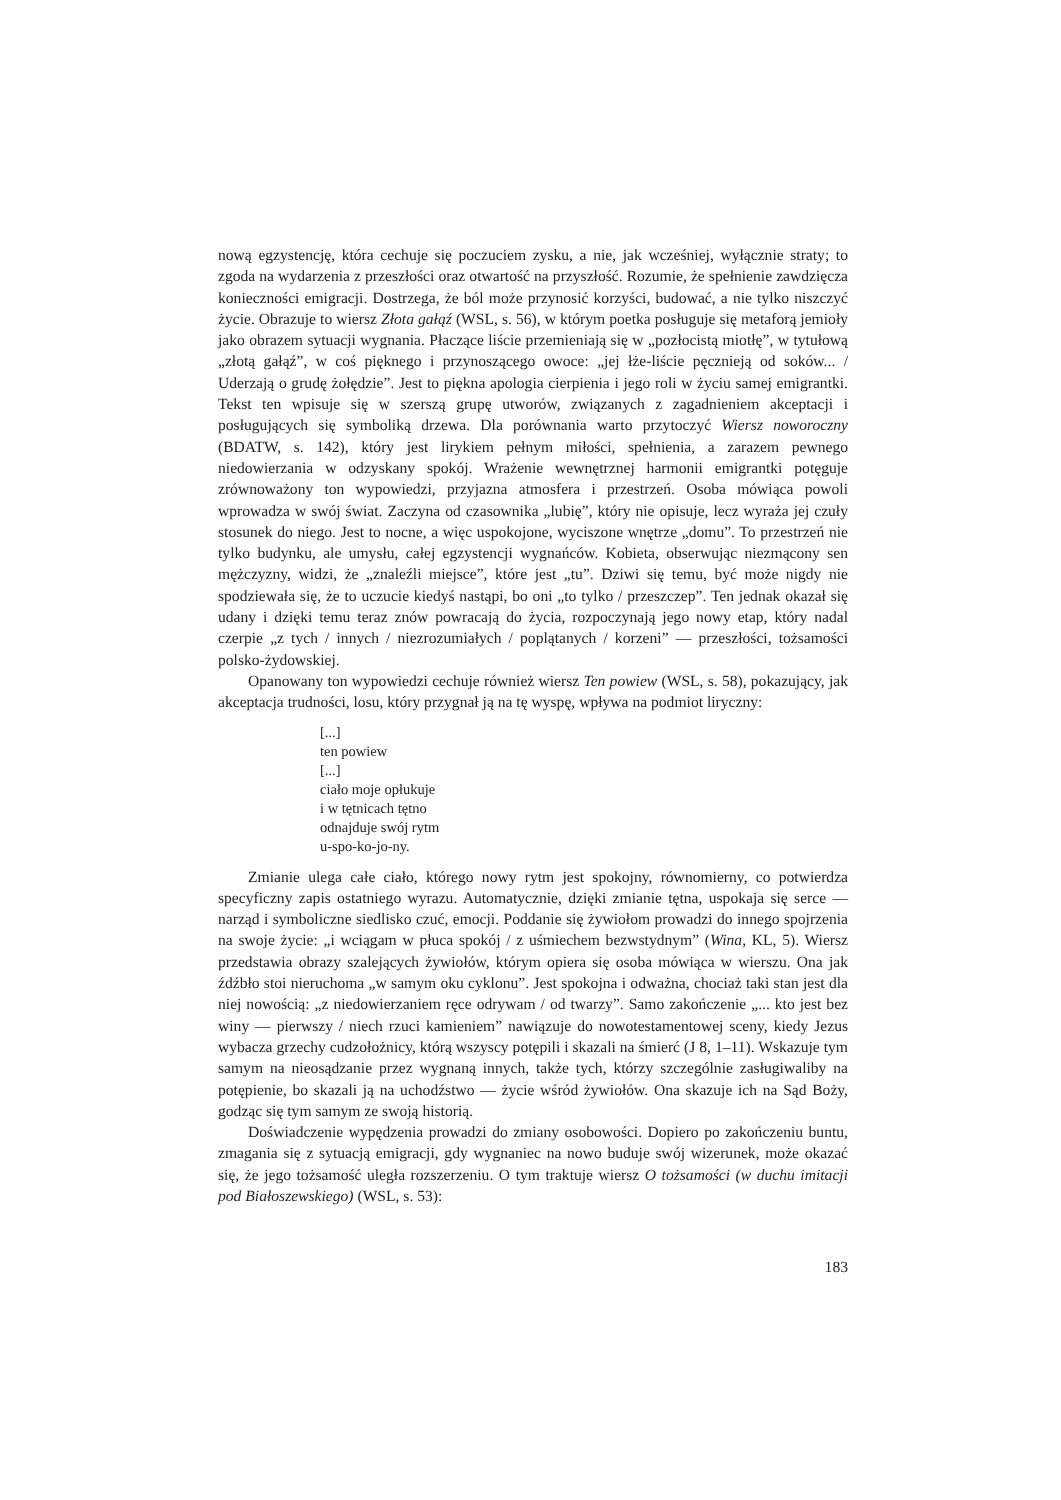nową egzystencję, która cechuje się poczuciem zysku, a nie, jak wcześniej, wyłącznie straty; to zgoda na wydarzenia z przeszłości oraz otwartość na przyszłość. Rozumie, że spełnienie zawdzięcza konieczności emigracji. Dostrzega, że ból może przynosić korzyści, budować, a nie tylko niszczyć życie. Obrazuje to wiersz Złota gałąź (WSL, s. 56), w którym poetka posługuje się metaforą jemioły jako obrazem sytuacji wygnania. Płaczące liście przemieniają się w „pozłocistą miotłę”, w tytułową „złotą gałąź”, w coś pięknego i przynoszącego owoce: „jej łże-liście pęcznieją od soków... / Uderzają o grudę żołędzie”. Jest to piękna apologia cierpienia i jego roli w życiu samej emigrantki. Tekst ten wpisuje się w szerszą grupę utworów, związanych z zagadnieniem akceptacji i posługujących się symboliką drzewa. Dla porównania warto przytoczyć Wiersz noworoczny (BDATW, s. 142), który jest lirykiem pełnym miłości, spełnienia, a zarazem pewnego niedowierzania w odzyskany spokój. Wrażenie wewnętrznej harmonii emigrantki potęguje zrównoważony ton wypowiedzi, przyjazna atmosfera i przestrzeń. Osoba mówiąca powoli wprowadza w swój świat. Zaczyna od czasownika „lubię”, który nie opisuje, lecz wyraża jej czuły stosunek do niego. Jest to nocne, a więc uspokojone, wyciszone wnętrze „domu”. To przestrzeń nie tylko budynku, ale umysłu, całej egzystencji wygnańców. Kobieta, obserwując niezmącony sen mężczyzny, widzi, że „znaleźli miejsce”, które jest „tu”. Dziwi się temu, być może nigdy nie spodziewała się, że to uczucie kiedyś nastąpi, bo oni „to tylko / przeszczep”. Ten jednak okazał się udany i dzięki temu teraz znów powracają do życia, rozpoczynają jego nowy etap, który nadal czerpie „z tych / innych / niezrozumiałych / poplątanych / korzeni” — przeszłości, tożsamości polsko-żydowskiej.
Opanowany ton wypowiedzi cechuje również wiersz Ten powiew (WSL, s. 58), pokazujący, jak akceptacja trudności, losu, który przygnał ją na tę wyspę, wpływa na podmiot liryczny:
[...]
ten powiew
[...]
ciało moje opłukuje
i w tętnicach tętno
odnajduje swój rytm
u-spo-ko-jo-ny.
Zmianie ulega całe ciało, którego nowy rytm jest spokojny, równomierny, co potwierdza specyficzny zapis ostatniego wyrazu. Automatycznie, dzięki zmianie tętna, uspokaja się serce — narząd i symboliczne siedlisko czuć, emocji. Poddanie się żywiołom prowadzi do innego spojrzenia na swoje życie: „i wciągam w płuca spokój / z uśmiechem bezwstydnym” (Wina, KL, 5). Wiersz przedstawia obrazy szalejących żywiołów, którym opiera się osoba mówiąca w wierszu. Ona jak źdźbło stoi nieruchoma „w samym oku cyklonu”. Jest spokojna i odważna, chociaż taki stan jest dla niej nowością: „z niedowierzaniem ręce odrywam / od twarzy”. Samo zakończenie „... kto jest bez winy — pierwszy / niech rzuci kamieniem” nawiązuje do nowotestamentowej sceny, kiedy Jezus wybacza grzechy cudzołożnicy, którą wszyscy potępili i skazali na śmierć (J 8, 1–11). Wskazuje tym samym na nieosądzanie przez wygnaną innych, także tych, którzy szczególnie zasługiwaliby na potępienie, bo skazali ją na uchodźstwo — życie wśród żywiołów. Ona skazuje ich na Sąd Boży, godząc się tym samym ze swoją historią.
Doświadczenie wypędzenia prowadzi do zmiany osobowości. Dopiero po zakończeniu buntu, zmagania się z sytuacją emigracji, gdy wygnaniec na nowo buduje swój wizerunek, może okazać się, że jego tożsamość uległa rozszerzeniu. O tym traktuje wiersz O tożsamości (w duchu imitacji pod Białoszewskiego) (WSL, s. 53):
183